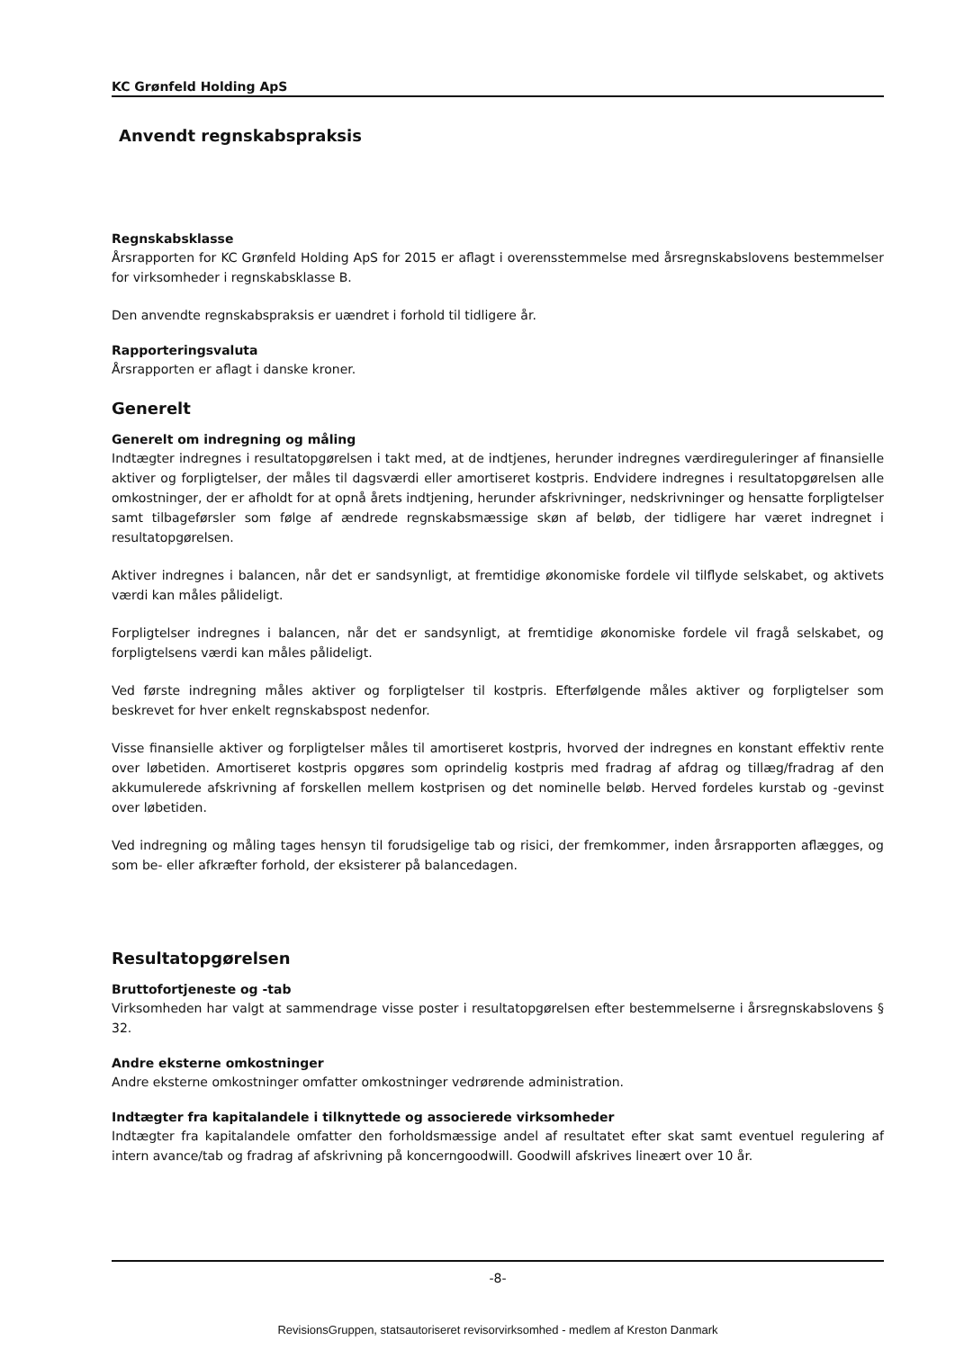KC Grønfeld Holding ApS
Anvendt regnskabspraksis
Regnskabsklasse
Årsrapporten for KC Grønfeld Holding ApS for 2015 er aflagt i overensstemmelse med årsregnskabslovens bestemmelser for virksomheder i regnskabsklasse B.
Den anvendte regnskabspraksis er uændret i forhold til tidligere år.
Rapporteringsvaluta
Årsrapporten er aflagt i danske kroner.
Generelt
Generelt om indregning og måling
Indtægter indregnes i resultatopgørelsen i takt med, at de indtjenes, herunder indregnes værdireguleringer af finansielle aktiver og forpligtelser, der måles til dagsværdi eller amortiseret kostpris. Endvidere indregnes i resultatopgørelsen alle omkostninger, der er afholdt for at opnå årets indtjening, herunder afskrivninger, nedskrivninger og hensatte forpligtelser samt tilbageførsler som følge af ændrede regnskabsmæssige skøn af beløb, der tidligere har været indregnet i resultatopgørelsen.
Aktiver indregnes i balancen, når det er sandsynligt, at fremtidige økonomiske fordele vil tilflyde selskabet, og aktivets værdi kan måles pålideligt.
Forpligtelser indregnes i balancen, når det er sandsynligt, at fremtidige økonomiske fordele vil fragå selskabet, og forpligtelsens værdi kan måles pålideligt.
Ved første indregning måles aktiver og forpligtelser til kostpris. Efterfølgende måles aktiver og forpligtelser som beskrevet for hver enkelt regnskabspost nedenfor.
Visse finansielle aktiver og forpligtelser måles til amortiseret kostpris, hvorved der indregnes en konstant effektiv rente over løbetiden. Amortiseret kostpris opgøres som oprindelig kostpris med fradrag af afdrag og tillæg/fradrag af den akkumulerede afskrivning af forskellen mellem kostprisen og det nominelle beløb. Herved fordeles kurstab og -gevinst over løbetiden.
Ved indregning og måling tages hensyn til forudsigelige tab og risici, der fremkommer, inden årsrapporten aflægges, og som be- eller afkræfter forhold, der eksisterer på balancedagen.
Resultatopgørelsen
Bruttofortjeneste og -tab
Virksomheden har valgt at sammendrage visse poster i resultatopgørelsen efter bestemmelserne i årsregnskabslovens § 32.
Andre eksterne omkostninger
Andre eksterne omkostninger omfatter omkostninger vedrørende administration.
Indtægter fra kapitalandele i tilknyttede og associerede virksomheder
Indtægter fra kapitalandele omfatter den forholdsmæssige andel af resultatet efter skat samt eventuel regulering af intern avance/tab og fradrag af afskrivning på koncerngoodwill. Goodwill afskrives lineært over 10 år.
-8-
RevisionsGruppen, statsautoriseret revisorvirksomhed - medlem af Kreston Danmark